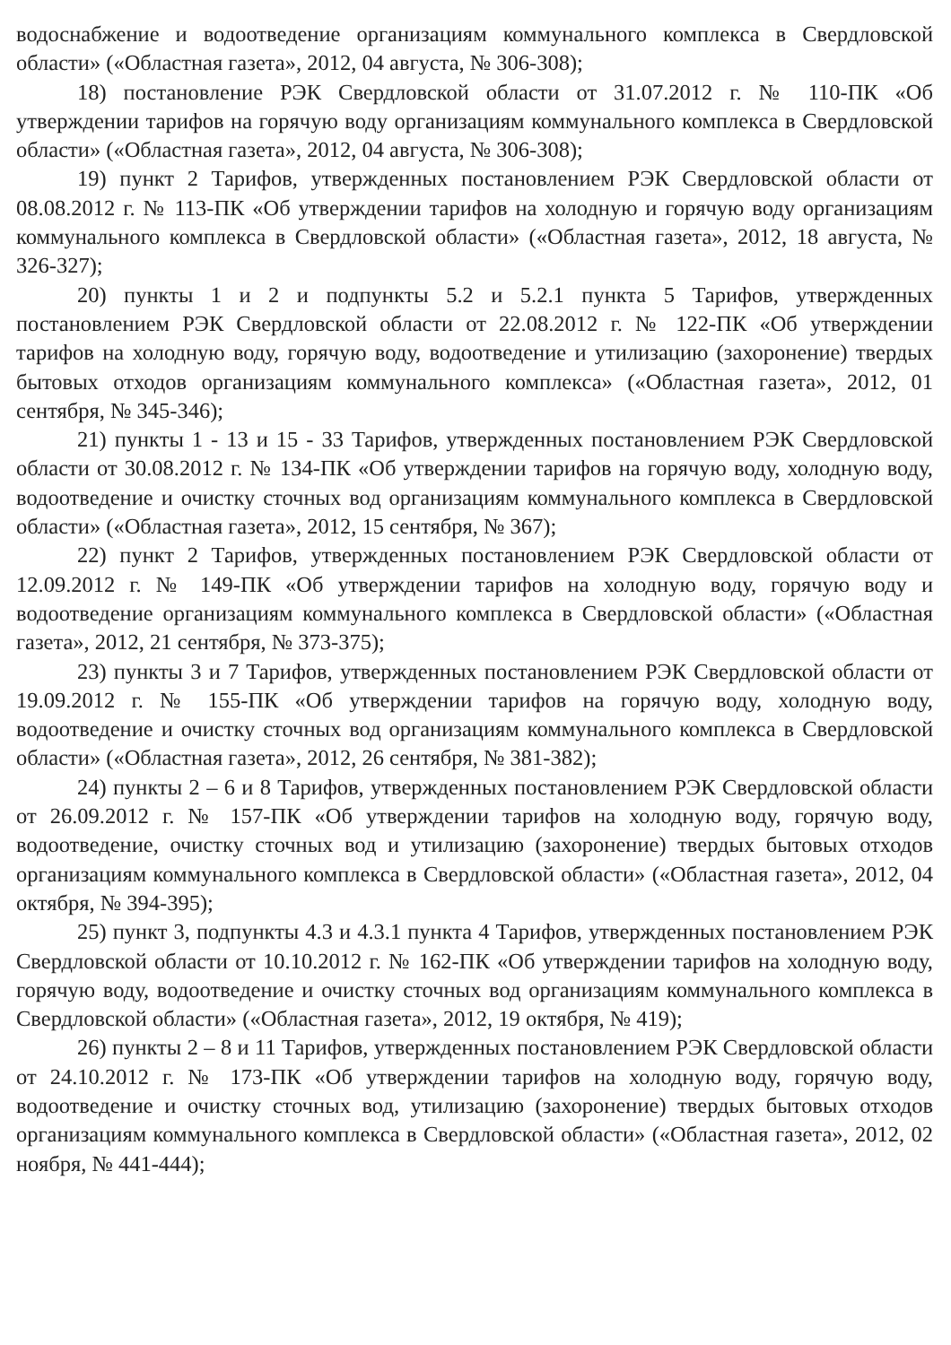водоснабжение и водоотведение организациям коммунального комплекса в Свердловской области» («Областная газета», 2012, 04 августа, № 306-308);
18) постановление РЭК Свердловской области от 31.07.2012 г. № 110-ПК «Об утверждении тарифов на горячую воду организациям коммунального комплекса в Свердловской области» («Областная газета», 2012, 04 августа, № 306-308);
19) пункт 2 Тарифов, утвержденных постановлением РЭК Свердловской области от 08.08.2012 г. № 113-ПК «Об утверждении тарифов на холодную и горячую воду организациям коммунального комплекса в Свердловской области» («Областная газета», 2012, 18 августа, № 326-327);
20) пункты 1 и 2 и подпункты 5.2 и 5.2.1 пункта 5 Тарифов, утвержденных постановлением РЭК Свердловской области от 22.08.2012 г. № 122-ПК «Об утверждении тарифов на холодную воду, горячую воду, водоотведение и утилизацию (захоронение) твердых бытовых отходов организациям коммунального комплекса» («Областная газета», 2012, 01 сентября, № 345-346);
21) пункты 1 - 13 и 15 - 33 Тарифов, утвержденных постановлением РЭК Свердловской области от 30.08.2012 г. № 134-ПК «Об утверждении тарифов на горячую воду, холодную воду, водоотведение и очистку сточных вод организациям коммунального комплекса в Свердловской области» («Областная газета», 2012, 15 сентября, № 367);
22) пункт 2 Тарифов, утвержденных постановлением РЭК Свердловской области от 12.09.2012 г. № 149-ПК «Об утверждении тарифов на холодную воду, горячую воду и водоотведение организациям коммунального комплекса в Свердловской области» («Областная газета», 2012, 21 сентября, № 373-375);
23) пункты 3 и 7 Тарифов, утвержденных постановлением РЭК Свердловской области от 19.09.2012 г. № 155-ПК «Об утверждении тарифов на горячую воду, холодную воду, водоотведение и очистку сточных вод организациям коммунального комплекса в Свердловской области» («Областная газета», 2012, 26 сентября, № 381-382);
24) пункты 2 – 6 и 8 Тарифов, утвержденных постановлением РЭК Свердловской области от 26.09.2012 г. № 157-ПК «Об утверждении тарифов на холодную воду, горячую воду, водоотведение, очистку сточных вод и утилизацию (захоронение) твердых бытовых отходов организациям коммунального комплекса в Свердловской области» («Областная газета», 2012, 04 октября, № 394-395);
25) пункт 3, подпункты 4.3 и 4.3.1 пункта 4 Тарифов, утвержденных постановлением РЭК Свердловской области от 10.10.2012 г. № 162-ПК «Об утверждении тарифов на холодную воду, горячую воду, водоотведение и очистку сточных вод организациям коммунального комплекса в Свердловской области» («Областная газета», 2012, 19 октября, № 419);
26) пункты 2 – 8 и 11 Тарифов, утвержденных постановлением РЭК Свердловской области от 24.10.2012 г. № 173-ПК «Об утверждении тарифов на холодную воду, горячую воду, водоотведение и очистку сточных вод, утилизацию (захоронение) твердых бытовых отходов организациям коммунального комплекса в Свердловской области» («Областная газета», 2012, 02 ноября, № 441-444);